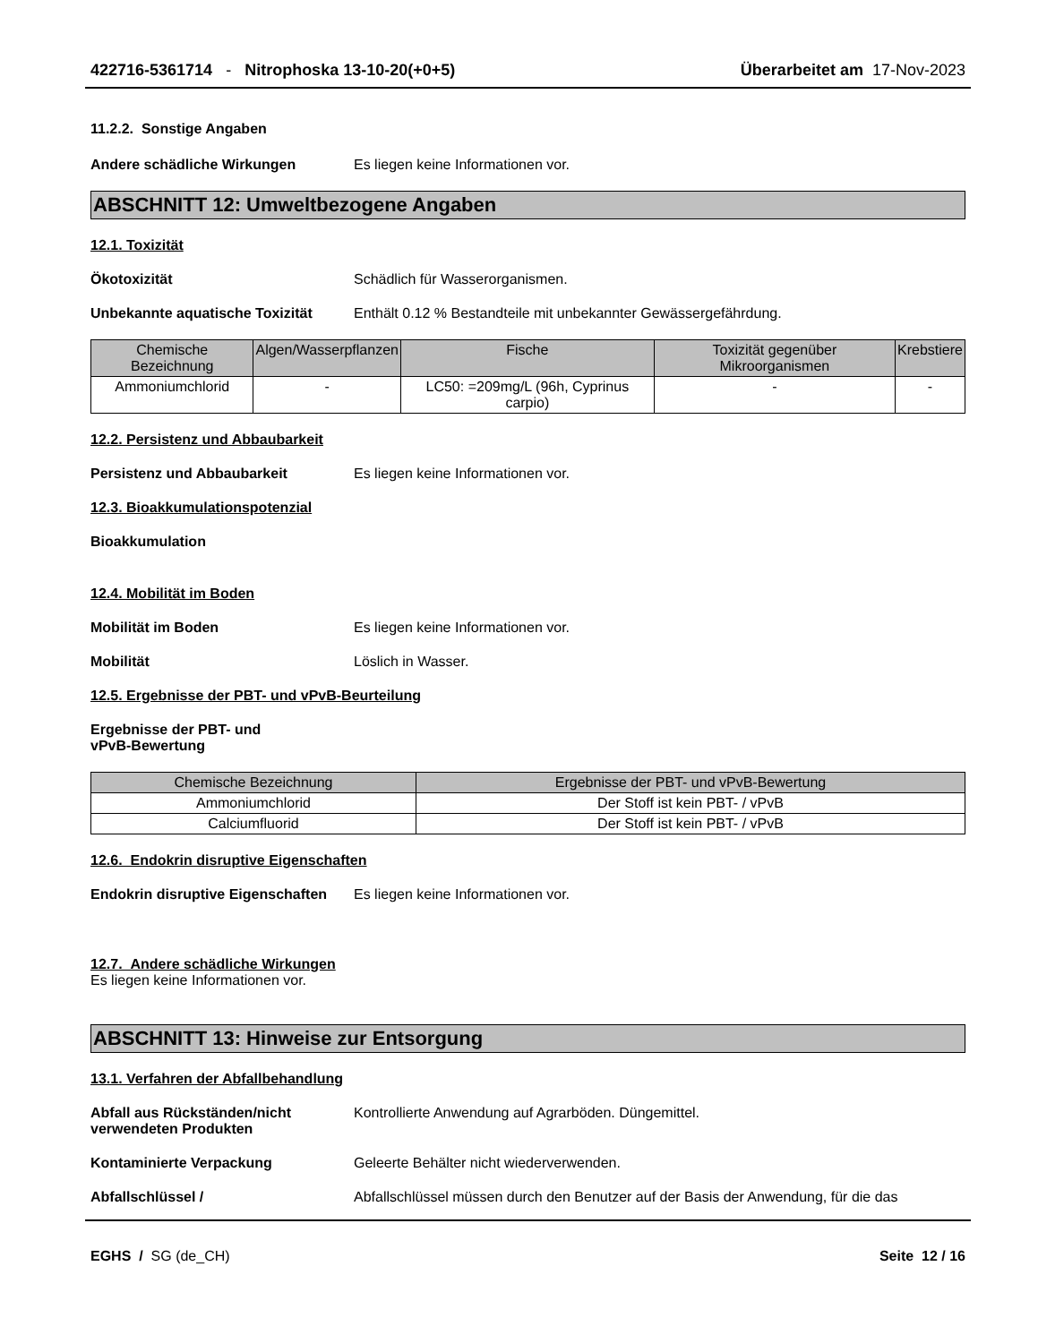422716-5361714 - Nitrophoska 13-10-20(+0+5)
Überarbeitet am 17-Nov-2023
11.2.2. Sonstige Angaben
Andere schädliche Wirkungen Es liegen keine Informationen vor.
ABSCHNITT 12: Umweltbezogene Angaben
12.1. Toxizität
Ökotoxizität Schädlich für Wasserorganismen.
Unbekannte aquatische Toxizität
Enthält 0.12 % Bestandteile mit unbekannter Gewässergefährdung.
| Chemische Bezeichnung | Algen/Wasserpflanzen | Fische | Toxizität gegenüber Mikroorganismen | Krebstiere |
| --- | --- | --- | --- | --- |
| Ammoniumchlorid | - | LC50: =209mg/L (96h, Cyprinus carpio) | - | - |
12.2. Persistenz und Abbaubarkeit
Persistenz und Abbaubarkeit Es liegen keine Informationen vor.
12.3. Bioakkumulationspotenzial
Bioakkumulation
12.4. Mobilität im Boden
Mobilität im Boden Es liegen keine Informationen vor.
Mobilität Löslich in Wasser.
12.5. Ergebnisse der PBT- und vPvB-Beurteilung
Ergebnisse der PBT- und
vPvB-Bewertung
| Chemische Bezeichnung | Ergebnisse der PBT- und vPvB-Bewertung |
| --- | --- |
| Ammoniumchlorid | Der Stoff ist kein PBT- / vPvB |
| Calciumfluorid | Der Stoff ist kein PBT- / vPvB |
12.6. Endokrin disruptive Eigenschaften
Endokrin disruptive Eigenschaften
Es liegen keine Informationen vor.
12.7. Andere schädliche Wirkungen
Es liegen keine Informationen vor.
ABSCHNITT 13: Hinweise zur Entsorgung
13.1. Verfahren der Abfallbehandlung
Abfall aus Rückständen/nicht verwendeten Produkten
Kontrollierte Anwendung auf Agrarböden. Düngemittel.
Kontaminierte Verpackung Geleerte Behälter nicht wiederverwenden.
Abfallschlüssel / Abfallschlüssel müssen durch den Benutzer auf der Basis der Anwendung, für die das
EGHS / SG (de_CH) Seite 12 / 16